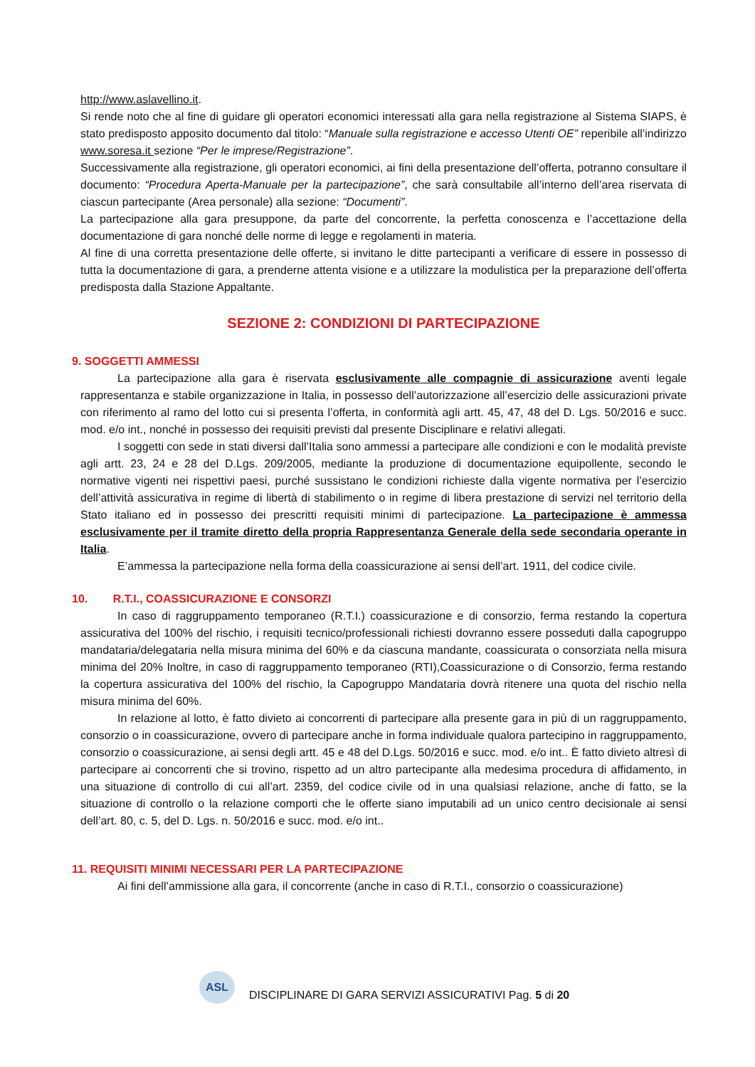http://www.aslavellino.it.
Si rende noto che al fine di guidare gli operatori economici interessati alla gara nella registrazione al Sistema SIAPS, è stato predisposto apposito documento dal titolo: “Manuale sulla registrazione e accesso Utenti OE” reperibile all’indirizzo www.soresa.it sezione “Per le imprese/Registrazione”.
Successivamente alla registrazione, gli operatori economici, ai fini della presentazione dell’offerta, potranno consultare il documento: “Procedura Aperta-Manuale per la partecipazione”, che sarà consultabile all’interno dell’area riservata di ciascun partecipante (Area personale) alla sezione: “Documenti”.
La partecipazione alla gara presuppone, da parte del concorrente, la perfetta conoscenza e l’accettazione della documentazione di gara nonché delle norme di legge e regolamenti in materia.
Al fine di una corretta presentazione delle offerte, si invitano le ditte partecipanti a verificare di essere in possesso di tutta la documentazione di gara, a prenderne attenta visione e a utilizzare la modulistica per la preparazione dell’offerta predisposta dalla Stazione Appaltante.
SEZIONE 2: CONDIZIONI DI PARTECIPAZIONE
9. SOGGETTI AMMESSI
La partecipazione alla gara è riservata esclusivamente alle compagnie di assicurazione aventi legale rappresentanza e stabile organizzazione in Italia, in possesso dell’autorizzazione all’esercizio delle assicurazioni private con riferimento al ramo del lotto cui si presenta l’offerta, in conformità agli artt. 45, 47, 48 del D. Lgs. 50/2016 e succ. mod. e/o int., nonché in possesso dei requisiti previsti dal presente Disciplinare e relativi allegati.
I soggetti con sede in stati diversi dall’Italia sono ammessi a partecipare alle condizioni e con le modalità previste agli artt. 23, 24 e 28 del D.Lgs. 209/2005, mediante la produzione di documentazione equipollente, secondo le normative vigenti nei rispettivi paesi, purché sussistano le condizioni richieste dalla vigente normativa per l’esercizio dell’attività assicurativa in regime di libertà di stabilimento o in regime di libera prestazione di servizi nel territorio della Stato italiano ed in possesso dei prescritti requisiti minimi di partecipazione. La partecipazione è ammessa esclusivamente per il tramite diretto della propria Rappresentanza Generale della sede secondaria operante in Italia.
E’ammessa la partecipazione nella forma della coassicurazione ai sensi dell’art. 1911, del codice civile.
10. R.T.I., COASSICURAZIONE E CONSORZI
In caso di raggruppamento temporaneo (R.T.I.) coassicurazione e di consorzio, ferma restando la copertura assicurativa del 100% del rischio, i requisiti tecnico/professionali richiesti dovranno essere posseduti dalla capogruppo mandataria/delegataria nella misura minima del 60% e da ciascuna mandante, coassicurata o consorziata nella misura minima del 20% Inoltre, in caso di raggruppamento temporaneo (RTI),Coassicurazione o di Consorzio, ferma restando la copertura assicurativa del 100% del rischio, la Capogruppo Mandataria dovrà ritenere una quota del rischio nella misura minima del 60%.
In relazione al lotto, è fatto divieto ai concorrenti di partecipare alla presente gara in più di un raggruppamento, consorzio o in coassicurazione, ovvero di partecipare anche in forma individuale qualora partecipino in raggruppamento, consorzio o coassicurazione, ai sensi degli artt. 45 e 48 del D.Lgs. 50/2016 e succ. mod. e/o int.. È fatto divieto altresì di partecipare ai concorrenti che si trovino, rispetto ad un altro partecipante alla medesima procedura di affidamento, in una situazione di controllo di cui all’art. 2359, del codice civile od in una qualsiasi relazione, anche di fatto, se la situazione di controllo o la relazione comporti che le offerte siano imputabili ad un unico centro decisionale ai sensi dell’art. 80, c. 5, del D. Lgs. n. 50/2016 e succ. mod. e/o int..
11. REQUISITI MINIMI NECESSARI PER LA PARTECIPAZIONE
Ai fini dell’ammissione alla gara, il concorrente (anche in caso di R.T.I., consorzio o coassicurazione)
ASL
DISCIPLINARE DI GARA SERVIZI ASSICURATIVI Pag. 5 di 20